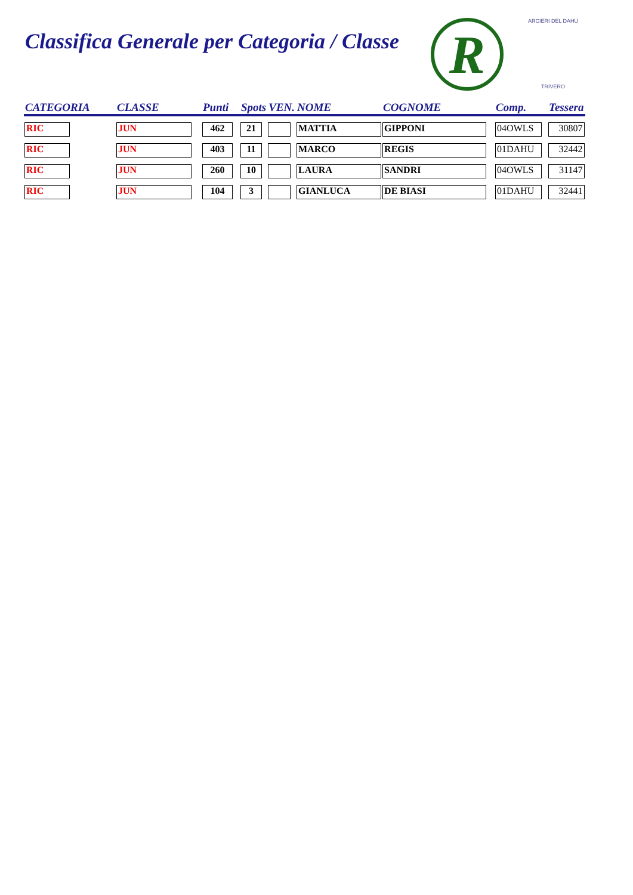Classifica Generale per Categoria / Classe
R
ARCIERI DEL DAHU
TRIVERO
| CATEGORIA | CLASSE | Punti | Spots | VEN. | NOME | COGNOME | Comp. | Tessera |
| --- | --- | --- | --- | --- | --- | --- | --- | --- |
| RIC | JUN | 462 | 21 | | MATTIA | GIPPONI | 04OWLS | 30807 |
| RIC | JUN | 403 | 11 | | MARCO | REGIS | 01DAHU | 32442 |
| RIC | JUN | 260 | 10 | | LAURA | SANDRI | 04OWLS | 31147 |
| RIC | JUN | 104 | 3 | | GIANLUCA | DE BIASI | 01DAHU | 32441 |